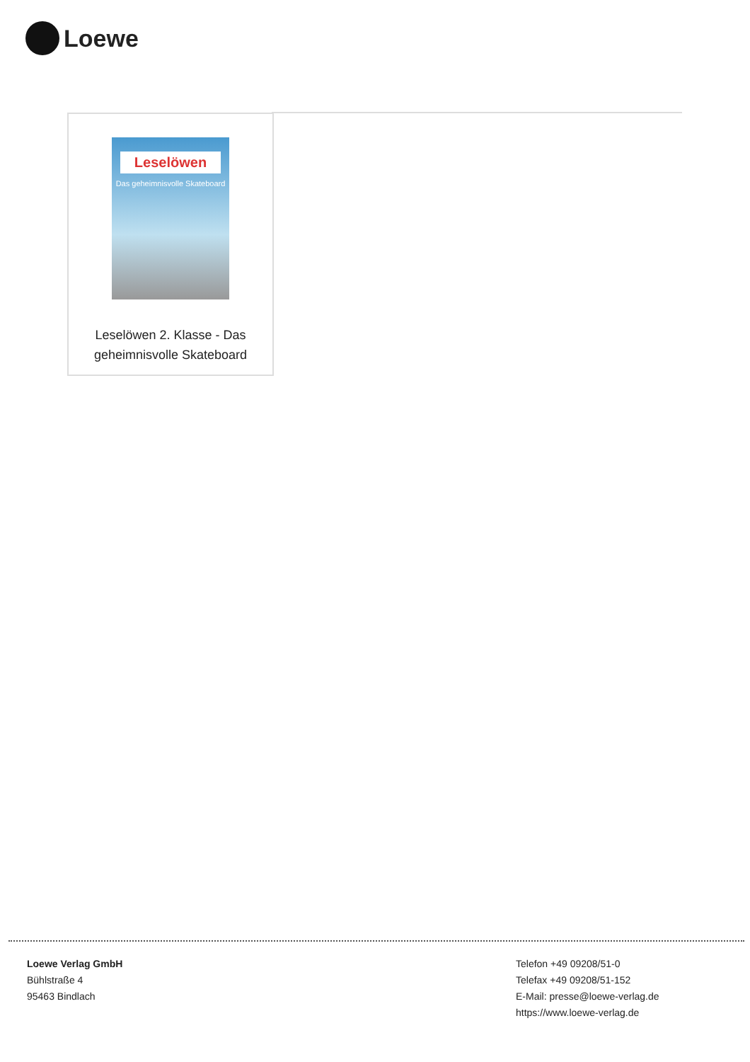Loewe
Leselöwen
Das geheimnisvolle Skateboard
Leselöwen 2. Klasse - Das
geheimnisvolle Skateboard
Loewe Verlag GmbH
Bühlstraße 4
95463 Bindlach
Telefon +49 09208/51-0
Telefax +49 09208/51-152
E-Mail: presse@loewe-verlag.de
https://www.loewe-verlag.de